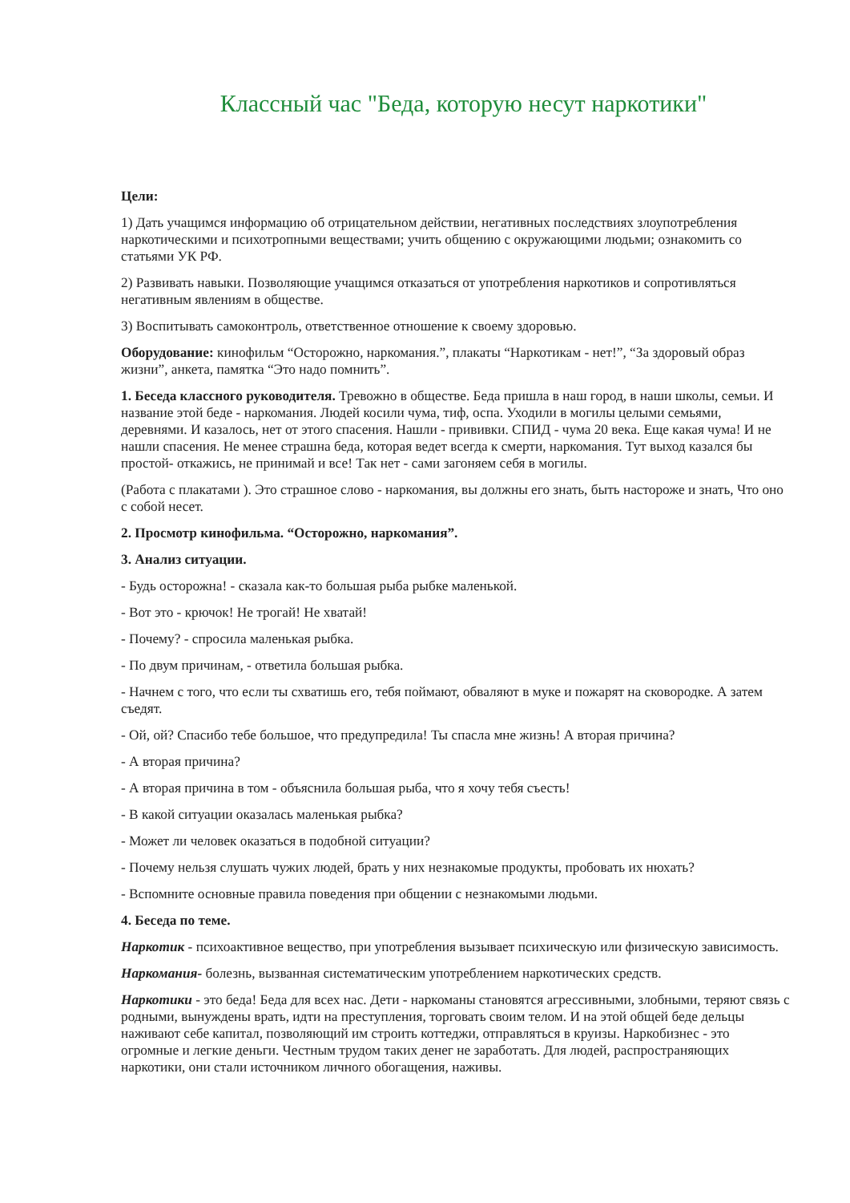Классный час "Беда, которую несут наркотики"
Цели:
1) Дать учащимся информацию об отрицательном действии, негативных последствиях злоупотребления наркотическими и психотропными веществами; учить общению с окружающими людьми; ознакомить со статьями УК РФ.
2) Развивать навыки. Позволяющие учащимся отказаться от употребления наркотиков и сопротивляться негативным явлениям в обществе.
3) Воспитывать самоконтроль, ответственное отношение к своему здоровью.
Оборудование: кинофильм “Осторожно, наркомания.”, плакаты “Наркотикам - нет!”, “За здоровый образ жизни”, анкета, памятка “Это надо помнить”.
1. Беседа классного руководителя. Тревожно в обществе. Беда пришла в наш город, в наши школы, семьи. И название этой беде - наркомания. Людей косили чума, тиф, оспа. Уходили в могилы целыми семьями, деревнями. И казалось, нет от этого спасения. Нашли - прививки. СПИД - чума 20 века. Еще какая чума! И не нашли спасения. Не менее страшна беда, которая ведет всегда к смерти, наркомания. Тут выход казался бы простой- откажись, не принимай и все! Так нет - сами загоняем себя в могилы.
(Работа с плакатами ). Это страшное слово - наркомания, вы должны его знать, быть настороже и знать, Что оно с собой несет.
2. Просмотр кинофильма. “Осторожно, наркомания”.
3. Анализ ситуации.
- Будь осторожна! - сказала как-то большая рыба рыбке маленькой.
- Вот это - крючок! Не трогай! Не хватай!
- Почему? - спросила маленькая рыбка.
- По двум причинам, - ответила большая рыбка.
- Начнем с того, что если ты схватишь его, тебя поймают, обваляют в муке и пожарят на сковородке. А затем съедят.
- Ой, ой? Спасибо тебе большое, что предупредила! Ты спасла мне жизнь! А вторая причина?
- А вторая причина?
- А вторая причина в том - объяснила большая рыба, что я хочу тебя съесть!
- В какой ситуации оказалась маленькая рыбка?
- Может ли человек оказаться в подобной ситуации?
- Почему нельзя слушать чужих людей, брать у них незнакомые продукты, пробовать их нюхать?
- Вспомните основные правила поведения при общении с незнакомыми людьми.
4. Беседа по теме.
Наркотик - психоактивное вещество, при употребления вызывает психическую или физическую зависимость.
Наркомания- болезнь, вызванная систематическим употреблением наркотических средств.
Наркотики - это беда! Беда для всех нас. Дети - наркоманы становятся агрессивными, злобными, теряют связь с родными, вынуждены врать, идти на преступления, торговать своим телом. И на этой общей беде дельцы наживают себе капитал, позволяющий им строить коттеджи, отправляться в круизы. Наркобизнес - это огромные и легкие деньги. Честным трудом таких денег не заработать. Для людей, распространяющих наркотики, они стали источником личного обогащения, наживы.